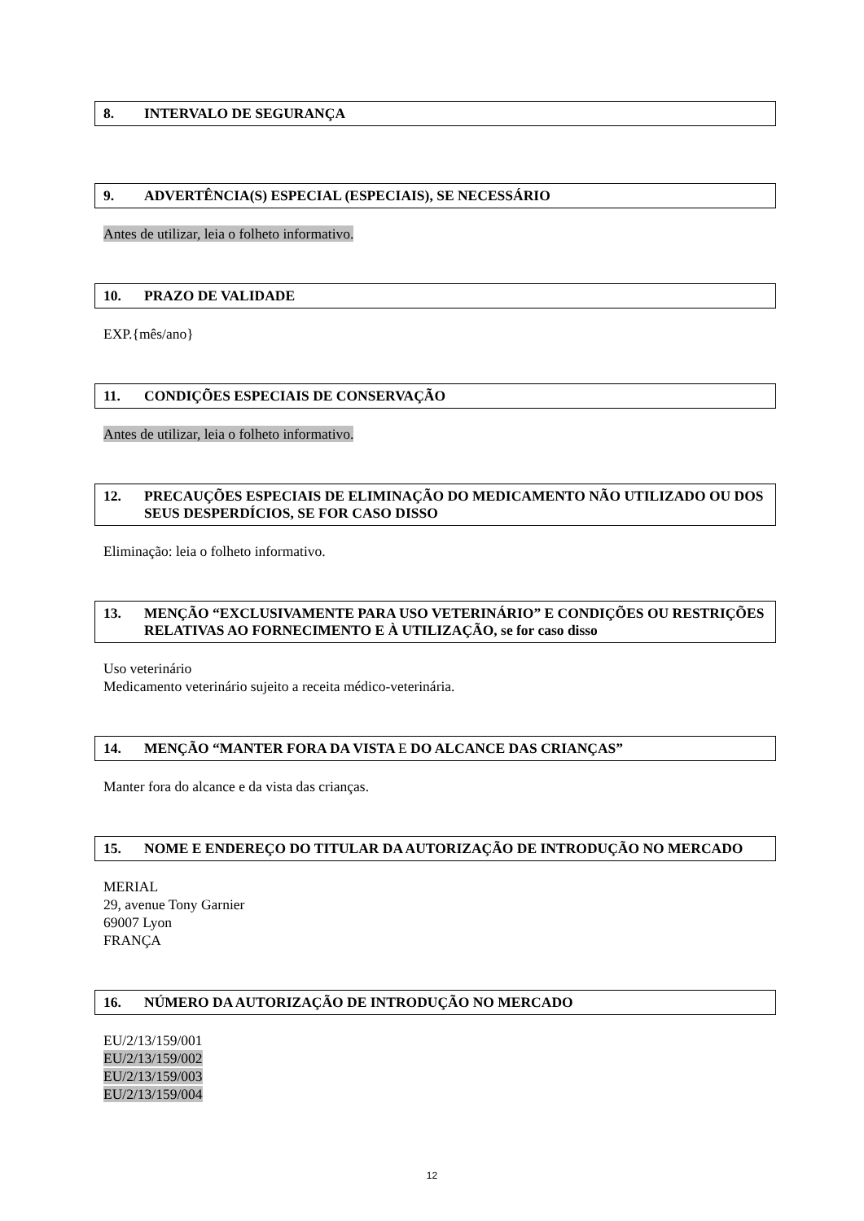8. INTERVALO DE SEGURANÇA
9. ADVERTÊNCIA(S) ESPECIAL (ESPECIAIS), SE NECESSÁRIO
Antes de utilizar, leia o folheto informativo.
10. PRAZO DE VALIDADE
EXP.{mês/ano}
11. CONDIÇÕES ESPECIAIS DE CONSERVAÇÃO
Antes de utilizar, leia o folheto informativo.
12. PRECAUÇÕES ESPECIAIS DE ELIMINAÇÃO DO MEDICAMENTO NÃO UTILIZADO OU DOS SEUS DESPERDÍCIOS, SE FOR CASO DISSO
Eliminação: leia o folheto informativo.
13. MENÇÃO “EXCLUSIVAMENTE PARA USO VETERINÁRIO” E CONDIÇÕES OU RESTRIÇÕES RELATIVAS AO FORNECIMENTO E À UTILIZAÇÃO, se for caso disso
Uso veterinário
Medicamento veterinário sujeito a receita médico-veterinária.
14. MENÇÃO “MANTER FORA DA VISTA E DO ALCANCE DAS CRIANÇAS”
Manter fora do alcance e da vista das crianças.
15. NOME E ENDEREÇO DO TITULAR DA AUTORIZAÇÃO DE INTRODUÇÃO NO MERCADO
MERIAL
29, avenue Tony Garnier
69007 Lyon
FRANÇA
16. NÚMERO DA AUTORIZAÇÃO DE INTRODUÇÃO NO MERCADO
EU/2/13/159/001
EU/2/13/159/002
EU/2/13/159/003
EU/2/13/159/004
12